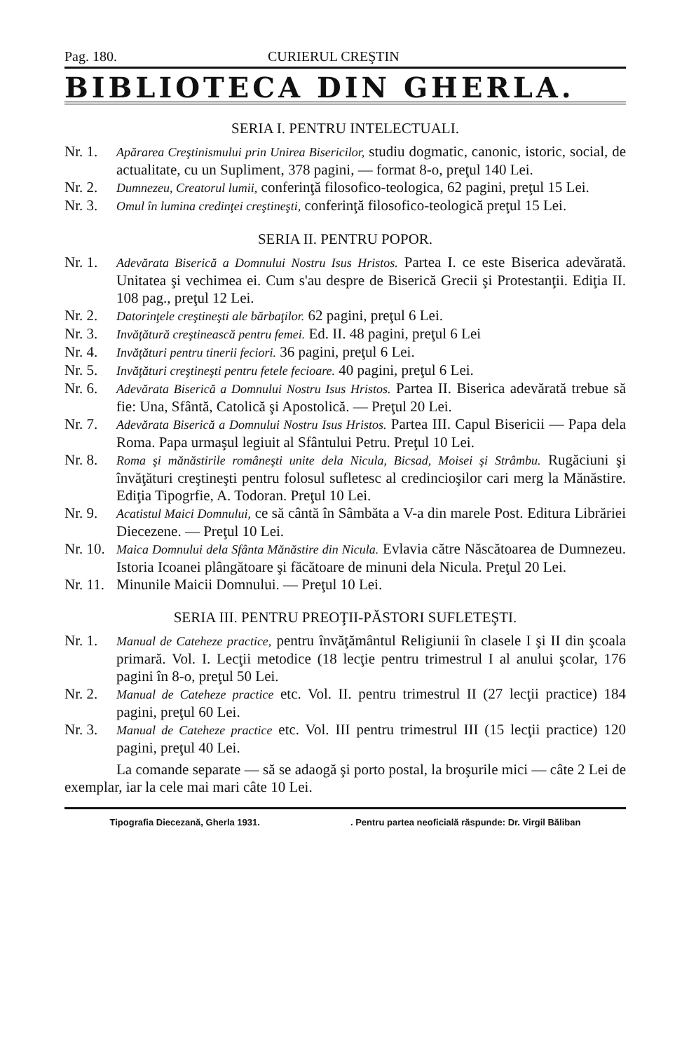Pag. 180. CURIERUL CREŞTIN
BIBLIOTECA DIN GHERLA.
SERIA I. PENTRU INTELECTUALI.
Nr. 1. Apărarea Creştinismului prin Unirea Bisericilor, studiu dogmatic, canonic, istoric, social, de actualitate, cu un Supliment, 378 pagini, — format 8-o, preţul 140 Lei.
Nr. 2. Dumnezeu, Creatorul lumii, conferinţă filosofico-teologica, 62 pagini, preţul 15 Lei.
Nr. 3. Omul în lumina credinţei creştineşti, conferinţă filosofico-teologică preţul 15 Lei.
SERIA II. PENTRU POPOR.
Nr. 1. Adevărata Biserică a Domnului Nostru Isus Hristos. Partea I. ce este Biserica adevărată. Unitatea şi vechimea ei. Cum s'au despre de Biserică Grecii şi Protestanţii. Ediţia II. 108 pag., preţul 12 Lei.
Nr. 2. Datorinţele creştineşti ale bărbaţilor. 62 pagini, preţul 6 Lei.
Nr. 3. Invăţătură creştinească pentru femei. Ed. II. 48 pagini, preţul 6 Lei
Nr. 4. Invăţături pentru tinerii feciori. 36 pagini, preţul 6 Lei.
Nr. 5. Invăţături creştineşti pentru fetele fecioare. 40 pagini, preţul 6 Lei.
Nr. 6. Adevărata Biserică a Domnului Nostru Isus Hristos. Partea II. Biserica adevărată trebue să fie: Una, Sfântă, Catolică şi Apostolică. — Preţul 20 Lei.
Nr. 7. Adevărata Biserică a Domnului Nostru Isus Hristos. Partea III. Capul Bisericii — Papa dela Roma. Papa urmaşul legiuit al Sfântului Petru. Preţul 10 Lei.
Nr. 8. Roma şi mănăstirile româneşti unite dela Nicula, Bicsad, Moisei şi Strâmbu. Rugăciuni şi învăţături creştineşti pentru folosul sufletesc al credincioşilor cari merg la Mănăstire. Ediţia Tipogrfie, A. Todoran. Preţul 10 Lei.
Nr. 9. Acatistul Maici Domnului, ce să cântă în Sâmbăta a V-a din marele Post. Editura Librăriei Diecezene. — Preţul 10 Lei.
Nr. 10. Maica Domnului dela Sfânta Mănăstire din Nicula. Evlavia către Născătoarea de Dumnezeu. Istoria Icoanei plângătoare şi făcătoare de minuni dela Nicula. Preţul 20 Lei.
Nr. 11. Minunile Maicii Domnului. — Preţul 10 Lei.
SERIA III. PENTRU PREOŢII-PĂSTORI SUFLETEŞTI.
Nr. 1. Manual de Cateheze practice, pentru învăţământul Religiunii în clasele I şi II din şcoala primară. Vol. I. Lecţii metodice (18 lecţie pentru trimestrul I al anului şcolar, 176 pagini în 8-o, preţul 50 Lei.
Nr. 2. Manual de Cateheze practice etc. Vol. II. pentru trimestrul II (27 lecţii practice) 184 pagini, preţul 60 Lei.
Nr. 3. Manual de Cateheze practice etc. Vol. III pentru trimestrul III (15 lecţii practice) 120 pagini, preţul 40 Lei.
La comande separate — să se adaogă şi porto postal, la broşurile mici — câte 2 Lei de exemplar, iar la cele mai mari câte 10 Lei.
Tipografia Diecezană, Gherla 1931. . Pentru partea neoficială răspunde: Dr. Virgil Băliban